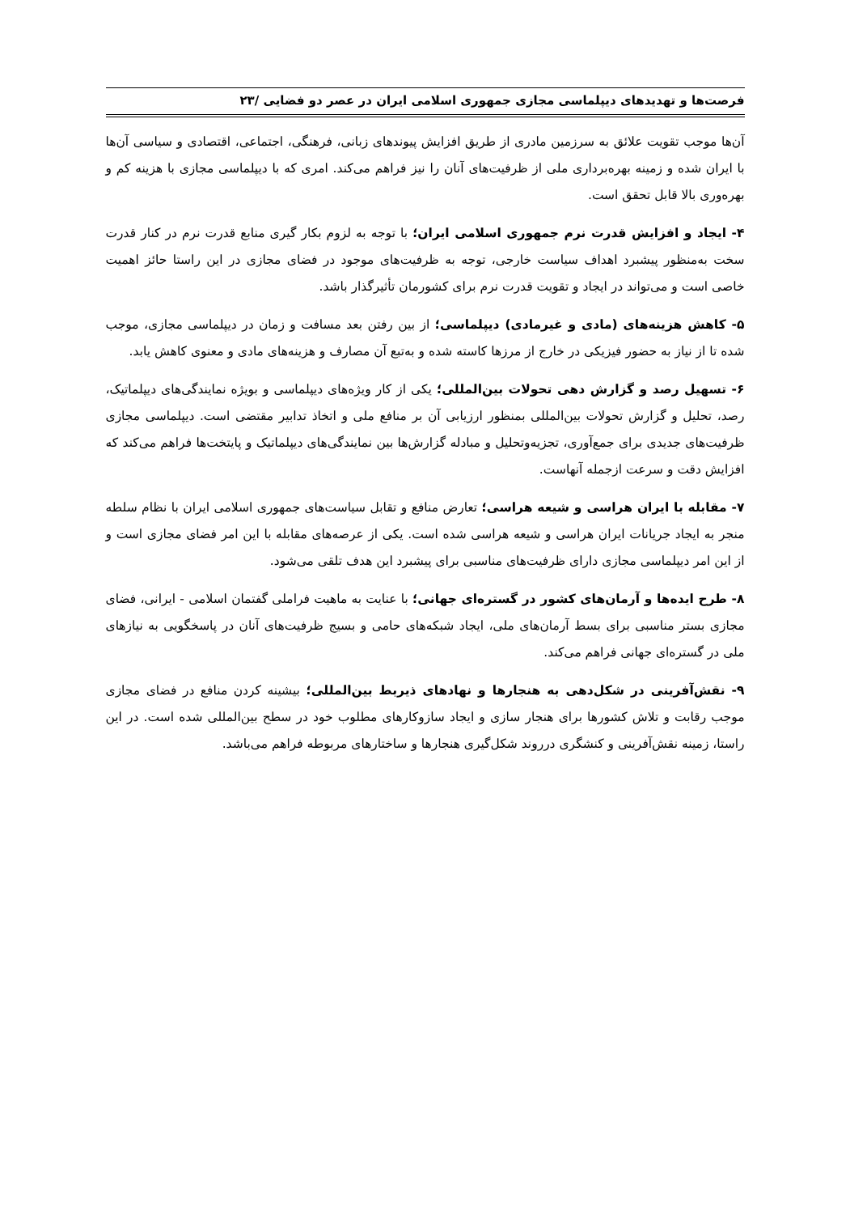فرصت‌ها و تهدیدهای دیپلماسی مجازی جمهوری اسلامی ایران در عصر دو فضایی /۲۳
آن‌ها موجب تقویت علائق به سرزمین مادری از طریق افزایش پیوندهای زبانی، فرهنگی، اجتماعی، اقتصادی و سیاسی آن‌ها با ایران شده و زمینه بهره‌برداری ملی از ظرفیت‌های آنان را نیز فراهم می‌کند. امری که با دیپلماسی مجازی با هزینه کم و بهره‌وری بالا قابل تحقق است.
۴- ایجاد و افزایش قدرت نرم جمهوری اسلامی ایران؛ با توجه به لزوم بکار گیری منابع قدرت نرم در کنار قدرت سخت به‌منظور پیشبرد اهداف سیاست خارجی، توجه به ظرفیت‌های موجود در فضای مجازی در این راستا حائز اهمیت خاصی است و می‌تواند در ایجاد و تقویت قدرت نرم برای کشورمان تأثیرگذار باشد.
۵- کاهش هزینه‌های (مادی و غیرمادی) دیپلماسی؛ از بین رفتن بعد مسافت و زمان در دیپلماسی مجازی، موجب شده تا از نیاز به حضور فیزیکی در خارج از مرزها کاسته شده و به‌تبع آن مصارف و هزینه‌های مادی و معنوی کاهش یابد.
۶- تسهیل رصد و گزارش دهی تحولات بین‌المللی؛ یکی از کار ویژه‌های دیپلماسی و بویژه نمایندگی‌های دیپلماتیک، رصد، تحلیل و گزارش تحولات بین‌المللی بمنظور ارزیابی آن بر منافع ملی و اتخاذ تدابیر مقتضی است. دیپلماسی مجازی ظرفیت‌های جدیدی برای جمع‌آوری، تجزیه‌وتحلیل و مبادله گزارش‌ها بین نمایندگی‌های دیپلماتیک و پایتخت‌ها فراهم می‌کند که افزایش دقت و سرعت ازجمله آنهاست.
۷- مقابله با ایران هراسی و شیعه هراسی؛ تعارض منافع و تقابل سیاست‌های جمهوری اسلامی ایران با نظام سلطه منجر به ایجاد جریانات ایران هراسی و شیعه هراسی شده است. یکی از عرصه‌های مقابله با این امر فضای مجازی است و از این امر دیپلماسی مجازی دارای ظرفیت‌های مناسبی برای پیشبرد این هدف تلقی می‌شود.
۸- طرح ایده‌ها و آرمان‌های کشور در گستره‌ای جهانی؛ با عنایت به ماهیت فراملی گفتمان اسلامی - ایرانی، فضای مجازی بستر مناسبی برای بسط آرمان‌های ملی، ایجاد شبکه‌های حامی و بسیج ظرفیت‌های آنان در پاسخگویی به نیازهای ملی در گستره‌ای جهانی فراهم می‌کند.
۹- نقش‌آفرینی در شکل‌دهی به هنجارها و نهادهای ذیربط بین‌المللی؛ بیشینه کردن منافع در فضای مجازی موجب رقابت و تلاش کشورها برای هنجار سازی و ایجاد سازوکارهای مطلوب خود در سطح بین‌المللی شده است. در این راستا، زمینه نقش‌آفرینی و کنشگری درروند شکل‌گیری هنجارها و ساختارهای مربوطه فراهم می‌باشد.